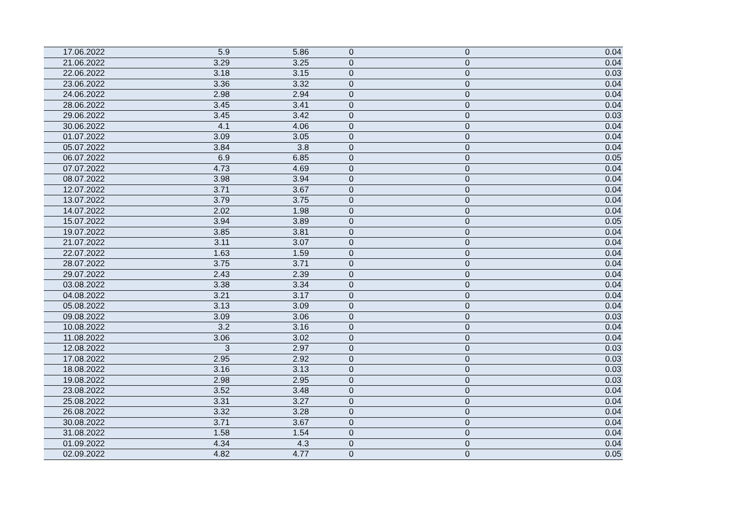| 17.06.2022 | 5.9 | 5.86 | 0 | 0 | 0.04 |
| 21.06.2022 | 3.29 | 3.25 | 0 | 0 | 0.04 |
| 22.06.2022 | 3.18 | 3.15 | 0 | 0 | 0.03 |
| 23.06.2022 | 3.36 | 3.32 | 0 | 0 | 0.04 |
| 24.06.2022 | 2.98 | 2.94 | 0 | 0 | 0.04 |
| 28.06.2022 | 3.45 | 3.41 | 0 | 0 | 0.04 |
| 29.06.2022 | 3.45 | 3.42 | 0 | 0 | 0.03 |
| 30.06.2022 | 4.1 | 4.06 | 0 | 0 | 0.04 |
| 01.07.2022 | 3.09 | 3.05 | 0 | 0 | 0.04 |
| 05.07.2022 | 3.84 | 3.8 | 0 | 0 | 0.04 |
| 06.07.2022 | 6.9 | 6.85 | 0 | 0 | 0.05 |
| 07.07.2022 | 4.73 | 4.69 | 0 | 0 | 0.04 |
| 08.07.2022 | 3.98 | 3.94 | 0 | 0 | 0.04 |
| 12.07.2022 | 3.71 | 3.67 | 0 | 0 | 0.04 |
| 13.07.2022 | 3.79 | 3.75 | 0 | 0 | 0.04 |
| 14.07.2022 | 2.02 | 1.98 | 0 | 0 | 0.04 |
| 15.07.2022 | 3.94 | 3.89 | 0 | 0 | 0.05 |
| 19.07.2022 | 3.85 | 3.81 | 0 | 0 | 0.04 |
| 21.07.2022 | 3.11 | 3.07 | 0 | 0 | 0.04 |
| 22.07.2022 | 1.63 | 1.59 | 0 | 0 | 0.04 |
| 28.07.2022 | 3.75 | 3.71 | 0 | 0 | 0.04 |
| 29.07.2022 | 2.43 | 2.39 | 0 | 0 | 0.04 |
| 03.08.2022 | 3.38 | 3.34 | 0 | 0 | 0.04 |
| 04.08.2022 | 3.21 | 3.17 | 0 | 0 | 0.04 |
| 05.08.2022 | 3.13 | 3.09 | 0 | 0 | 0.04 |
| 09.08.2022 | 3.09 | 3.06 | 0 | 0 | 0.03 |
| 10.08.2022 | 3.2 | 3.16 | 0 | 0 | 0.04 |
| 11.08.2022 | 3.06 | 3.02 | 0 | 0 | 0.04 |
| 12.08.2022 | 3 | 2.97 | 0 | 0 | 0.03 |
| 17.08.2022 | 2.95 | 2.92 | 0 | 0 | 0.03 |
| 18.08.2022 | 3.16 | 3.13 | 0 | 0 | 0.03 |
| 19.08.2022 | 2.98 | 2.95 | 0 | 0 | 0.03 |
| 23.08.2022 | 3.52 | 3.48 | 0 | 0 | 0.04 |
| 25.08.2022 | 3.31 | 3.27 | 0 | 0 | 0.04 |
| 26.08.2022 | 3.32 | 3.28 | 0 | 0 | 0.04 |
| 30.08.2022 | 3.71 | 3.67 | 0 | 0 | 0.04 |
| 31.08.2022 | 1.58 | 1.54 | 0 | 0 | 0.04 |
| 01.09.2022 | 4.34 | 4.3 | 0 | 0 | 0.04 |
| 02.09.2022 | 4.82 | 4.77 | 0 | 0 | 0.05 |